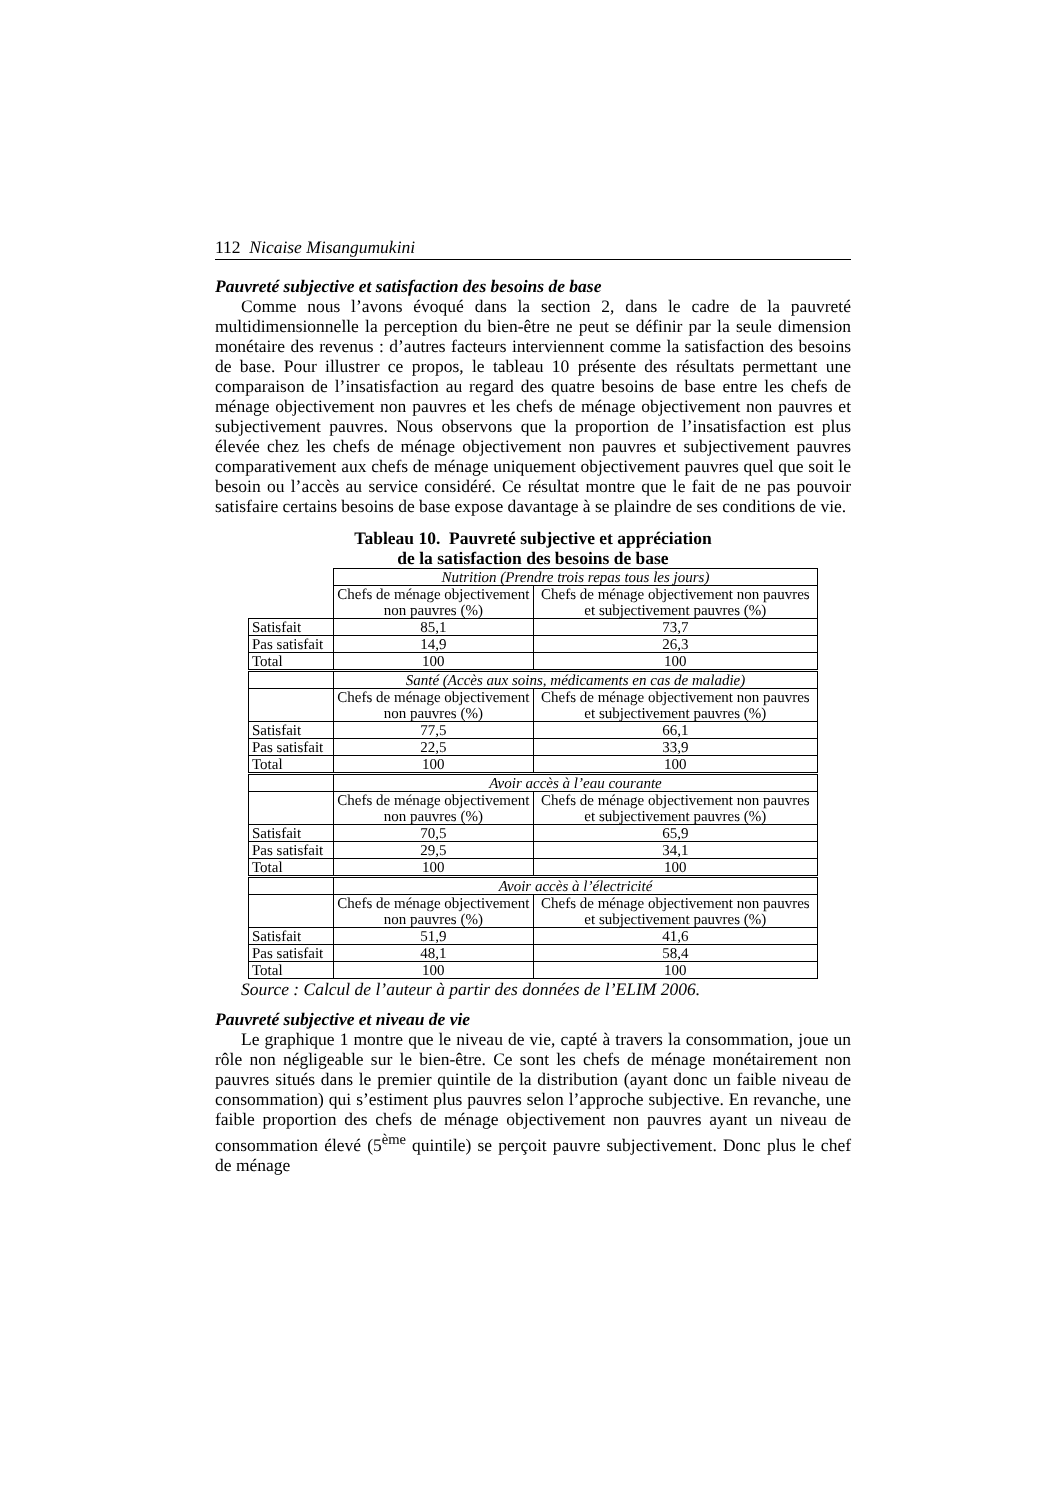112 Nicaise Misangumukini
Pauvreté subjective et satisfaction des besoins de base
Comme nous l’avons évoqué dans la section 2, dans le cadre de la pauvreté multidimensionnelle la perception du bien-être ne peut se définir par la seule dimension monétaire des revenus : d’autres facteurs interviennent comme la satisfaction des besoins de base. Pour illustrer ce propos, le tableau 10 présente des résultats permettant une comparaison de l’insatisfaction au regard des quatre besoins de base entre les chefs de ménage objectivement non pauvres et les chefs de ménage objectivement non pauvres et subjectivement pauvres. Nous observons que la proportion de l’insatisfaction est plus élevée chez les chefs de ménage objectivement non pauvres et subjectivement pauvres comparativement aux chefs de ménage uniquement objectivement pauvres quel que soit le besoin ou l’accès au service considéré. Ce résultat montre que le fait de ne pas pouvoir satisfaire certains besoins de base expose davantage à se plaindre de ses conditions de vie.
Tableau 10. Pauvreté subjective et appréciation
de la satisfaction des besoins de base
| | Nutrition (Prendre trois repas tous les jours) | |
| | Chefs de ménage objectivement non pauvres (%) | Chefs de ménage objectivement non pauvres et subjectivement pauvres (%) |
| Satisfait | 85,1 | 73,7 |
| Pas satisfait | 14,9 | 26,3 |
| Total | 100 | 100 |
| | Santé (Accès aux soins, médicaments en cas de maladie) | |
| | Chefs de ménage objectivement non pauvres (%) | Chefs de ménage objectivement non pauvres et subjectivement pauvres (%) |
| Satisfait | 77,5 | 66,1 |
| Pas satisfait | 22,5 | 33,9 |
| Total | 100 | 100 |
| | Avoir accès à l’eau courante | |
| | Chefs de ménage objectivement non pauvres (%) | Chefs de ménage objectivement non pauvres et subjectivement pauvres (%) |
| Satisfait | 70,5 | 65,9 |
| Pas satisfait | 29,5 | 34,1 |
| Total | 100 | 100 |
| | Avoir accès à l’électricité | |
| | Chefs de ménage objectivement non pauvres (%) | Chefs de ménage objectivement non pauvres et subjectivement pauvres (%) |
| Satisfait | 51,9 | 41,6 |
| Pas satisfait | 48,1 | 58,4 |
| Total | 100 | 100 |
Source : Calcul de l’auteur à partir des données de l’ELIM 2006.
Pauvreté subjective et niveau de vie
Le graphique 1 montre que le niveau de vie, capté à travers la consommation, joue un rôle non négligeable sur le bien-être. Ce sont les chefs de ménage monétairement non pauvres situés dans le premier quintile de la distribution (ayant donc un faible niveau de consommation) qui s’estiment plus pauvres selon l’approche subjective. En revanche, une faible proportion des chefs de ménage objectivement non pauvres ayant un niveau de consommation élevé (5<sup>ème</sup> quintile) se perçoit pauvre subjectivement. Donc plus le chef de ménage